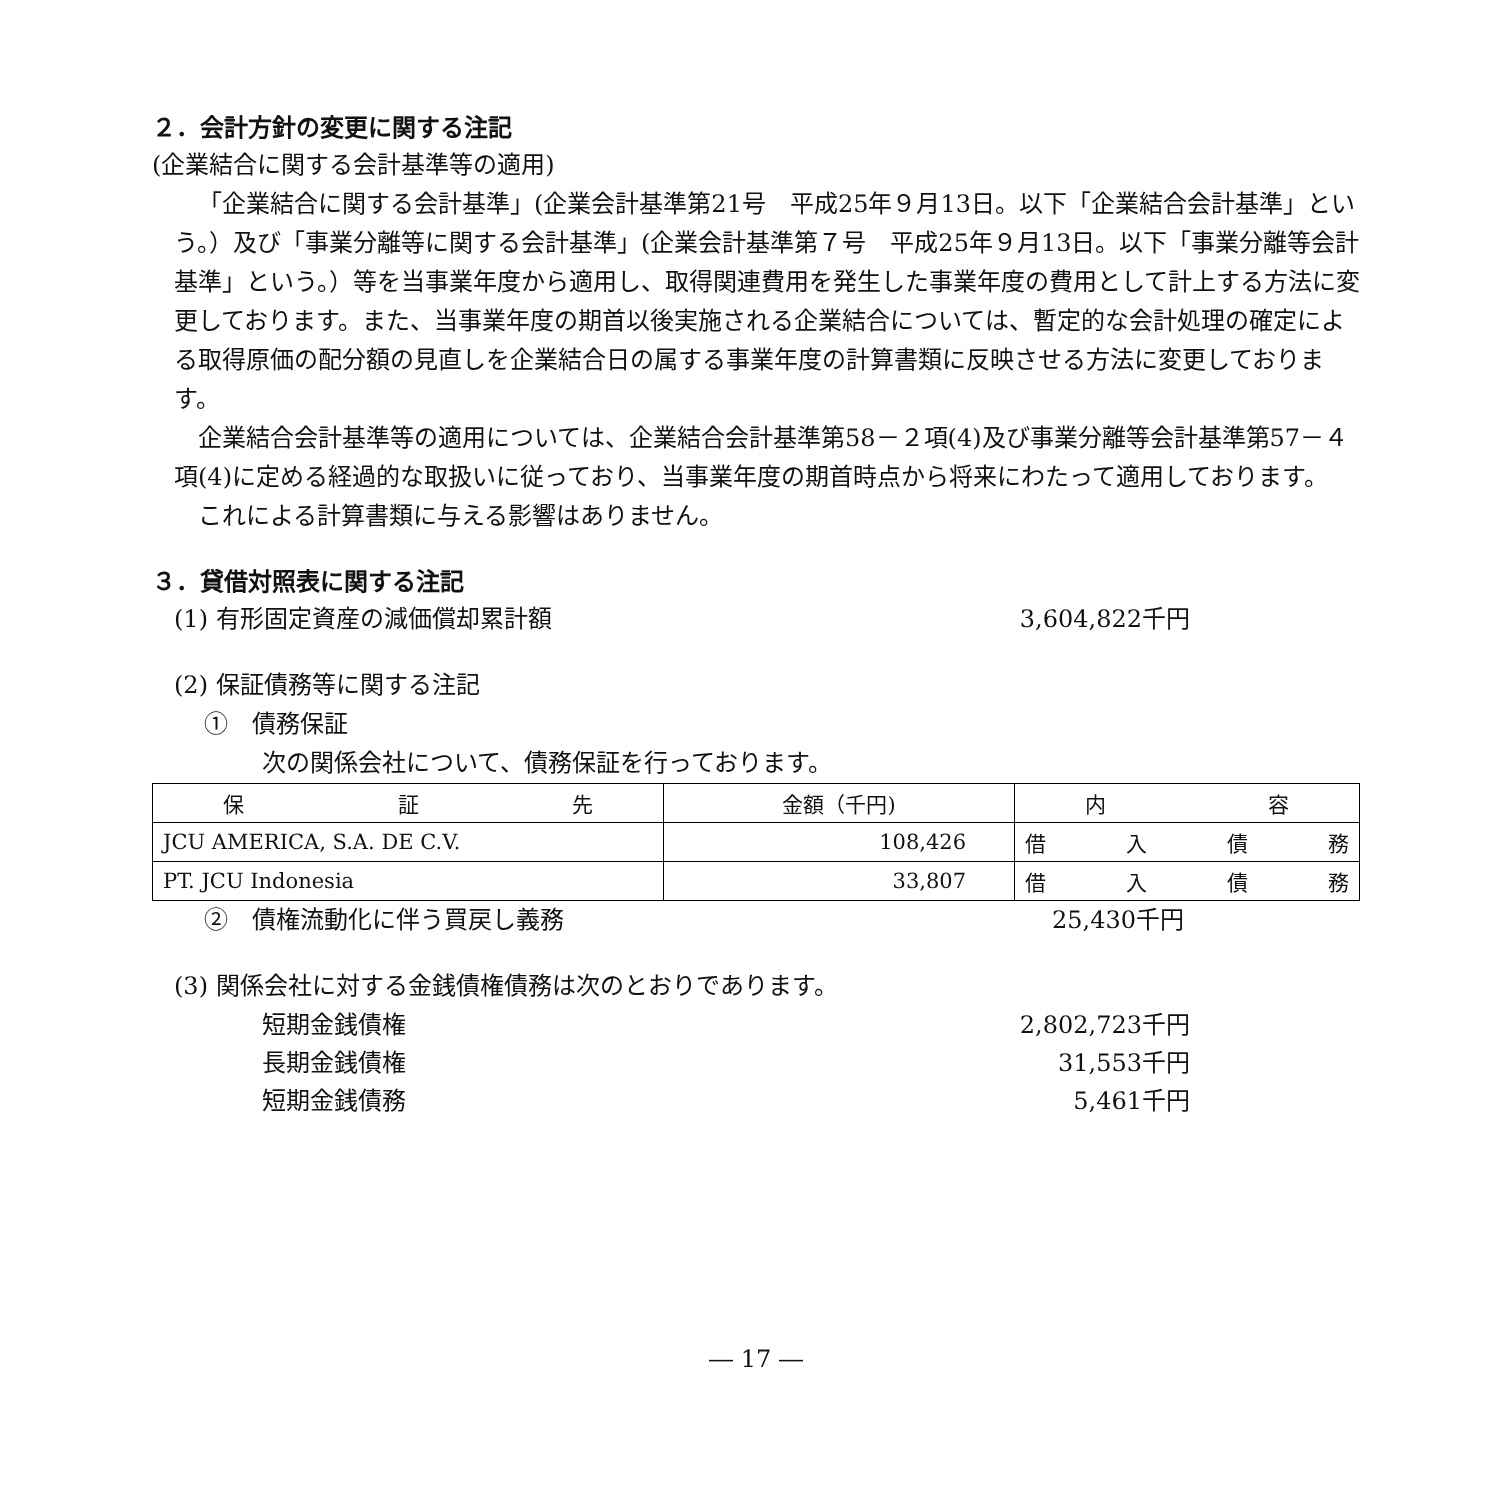２．会計方針の変更に関する注記
(企業結合に関する会計基準等の適用)
「企業結合に関する会計基準」(企業会計基準第21号　平成25年９月13日。以下「企業結合会計基準」という。）及び「事業分離等に関する会計基準」(企業会計基準第７号　平成25年９月13日。以下「事業分離等会計基準」という。）等を当事業年度から適用し、取得関連費用を発生した事業年度の費用として計上する方法に変更しております。また、当事業年度の期首以後実施される企業結合については、暫定的な会計処理の確定による取得原価の配分額の見直しを企業結合日の属する事業年度の計算書類に反映させる方法に変更しております。
企業結合会計基準等の適用については、企業結合会計基準第58－２項(4)及び事業分離等会計基準第57－４項(4)に定める経過的な取扱いに従っており、当事業年度の期首時点から将来にわたって適用しております。
これによる計算書類に与える影響はありません。
３．貸借対照表に関する注記
(1) 有形固定資産の減価償却累計額 3,604,822千円
(2) 保証債務等に関する注記
①　債務保証
次の関係会社について、債務保証を行っております。
| 保 証 先 | 金額（千円) | 内 容 |
| --- | --- | --- |
| JCU AMERICA, S.A. DE C.V. | 108,426 | 借 入 債 務 |
| PT. JCU Indonesia | 33,807 | 借 入 債 務 |
②　債権流動化に伴う買戻し義務 25,430千円
(3) 関係会社に対する金銭債権債務は次のとおりであります。
短期金銭債権 2,802,723千円
長期金銭債権 31,553千円
短期金銭債務 5,461千円
― 17 ―